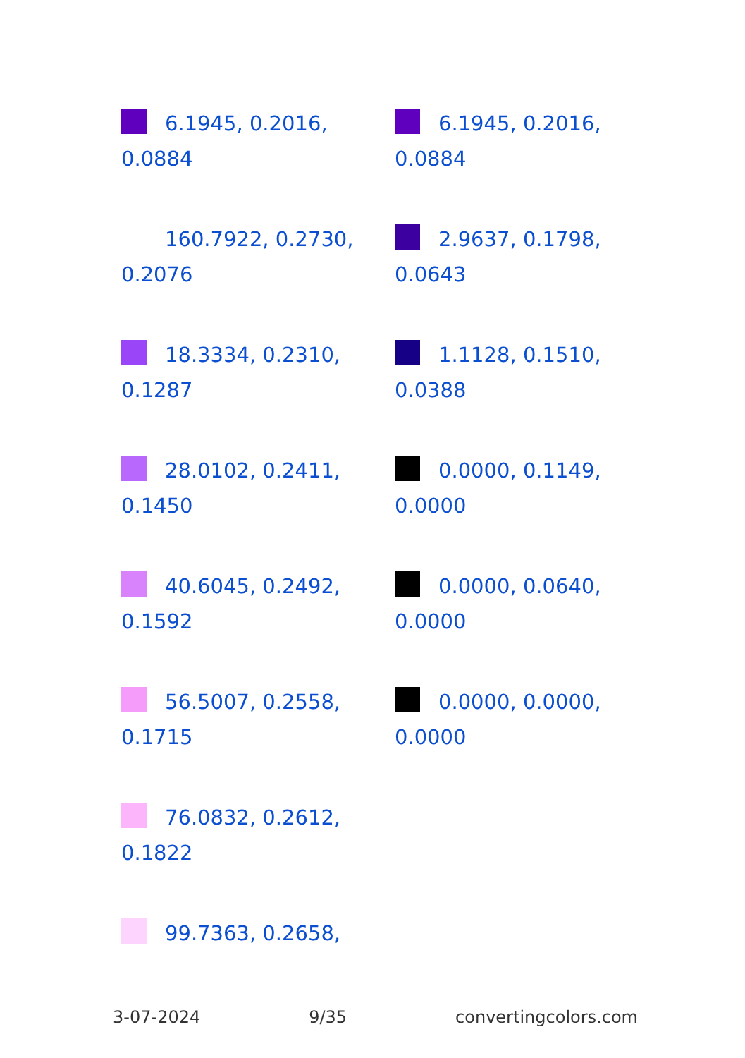6.1945, 0.2016,
0.0884
160.7922, 0.2730,
0.2076
18.3334, 0.2310,
0.1287
28.0102, 0.2411,
0.1450
40.6045, 0.2492,
0.1592
56.5007, 0.2558,
0.1715
76.0832, 0.2612,
0.1822
99.7363, 0.2658,
6.1945, 0.2016,
0.0884
2.9637, 0.1798,
0.0643
1.1128, 0.1510,
0.0388
0.0000, 0.1149,
0.0000
0.0000, 0.0640,
0.0000
0.0000, 0.0000,
0.0000
3-07-2024 9/35 convertingcolors.com